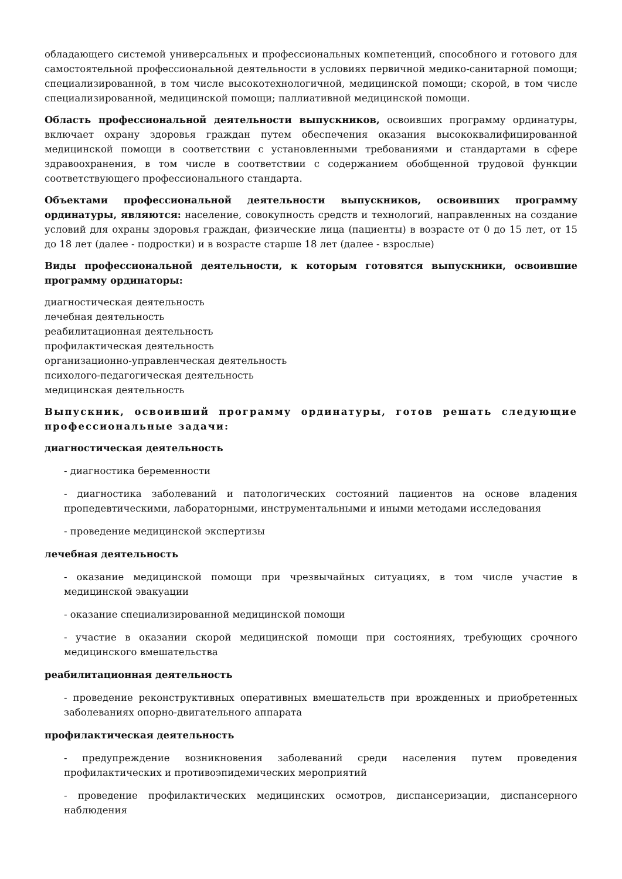обладающего системой универсальных и профессиональных компетенций, способного и готового для самостоятельной профессиональной деятельности в условиях первичной медико-санитарной помощи; специализированной, в том числе высокотехнологичной, медицинской помощи; скорой, в том числе специализированной, медицинской помощи; паллиативной медицинской помощи.
Область профессиональной деятельности выпускников, освоивших программу ординатуры, включает охрану здоровья граждан путем обеспечения оказания высококвалифицированной медицинской помощи в соответствии с установленными требованиями и стандартами в сфере здравоохранения, в том числе в соответствии с содержанием обобщенной трудовой функции соответствующего профессионального стандарта.
Объектами профессиональной деятельности выпускников, освоивших программу ординатуры, являются: население, совокупность средств и технологий, направленных на создание условий для охраны здоровья граждан, физические лица (пациенты) в возрасте от 0 до 15 лет, от 15 до 18 лет (далее - подростки) и в возрасте старше 18 лет (далее - взрослые)
Виды профессиональной деятельности, к которым готовятся выпускники, освоившие программу ординаторы:
диагностическая деятельность
лечебная деятельность
реабилитационная деятельность
профилактическая деятельность
организационно-управленческая деятельность
психолого-педагогическая деятельность
медицинская деятельность
Выпускник, освоивший программу ординатуры, готов решать следующие профессиональные задачи:
диагностическая деятельность
- диагностика беременности
- диагностика заболеваний и патологических состояний пациентов на основе владения пропедевтическими, лабораторными, инструментальными и иными методами исследования
- проведение медицинской экспертизы
лечебная деятельность
- оказание медицинской помощи при чрезвычайных ситуациях, в том числе участие в медицинской эвакуации
- оказание специализированной медицинской помощи
- участие в оказании скорой медицинской помощи при состояниях, требующих срочного медицинского вмешательства
реабилитационная деятельность
- проведение реконструктивных оперативных вмешательств при врожденных и приобретенных заболеваниях опорно-двигательного аппарата
профилактическая деятельность
- предупреждение возникновения заболеваний среди населения путем проведения профилактических и противоэпидемических мероприятий
- проведение профилактических медицинских осмотров, диспансеризации, диспансерного наблюдения